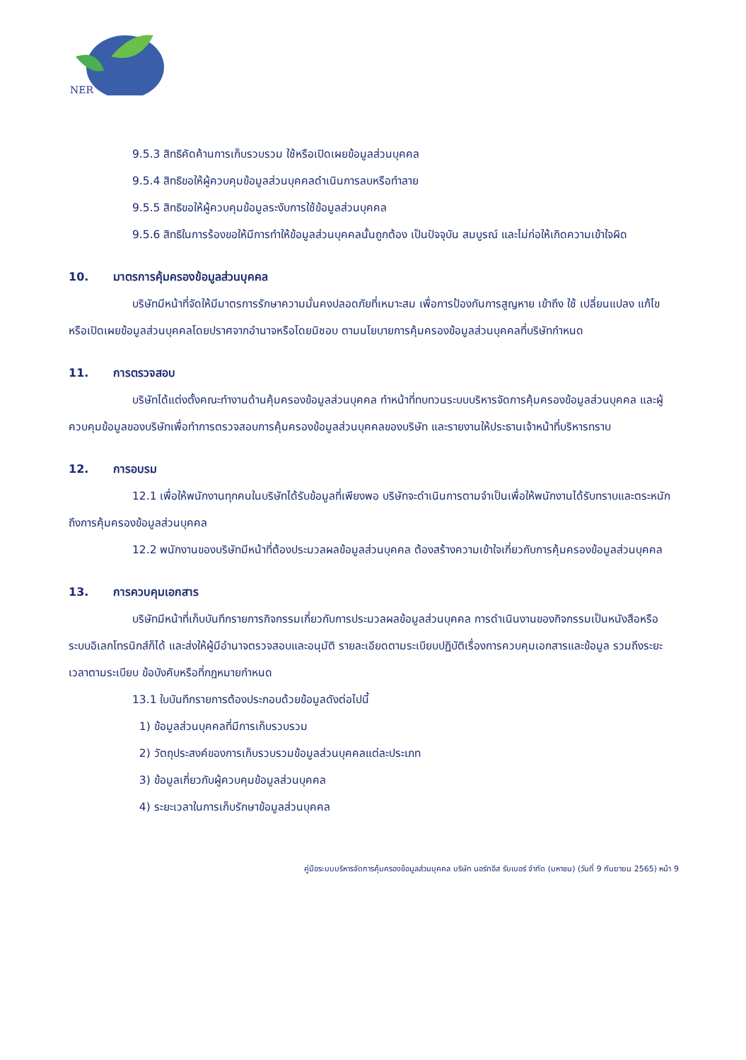NER
9.5.3 สิทธิคัดค้านการเก็บรวบรวม ใช้หรือเปิดเผยข้อมูลส่วนบุคคล
9.5.4 สิทธิขอให้ผู้ควบคุมข้อมูลส่วนบุคคลดำเนินการลบหรือทำลาย
9.5.5 สิทธิขอให้ผู้ควบคุมข้อมูลระงับการใช้ข้อมูลส่วนบุคคล
9.5.6 สิทธิในการร้องขอให้มีการทำให้ข้อมูลส่วนบุคคลนั้นถูกต้อง เป็นปัจจุบัน สมบูรณ์ และไม่ก่อให้เกิดความเข้าใจผิด
10. มาตรการคุ้มครองข้อมูลส่วนบุคคล
บริษัทมีหน้าที่จัดให้มีมาตรการรักษาความมั่นคงปลอดภัยที่เหมาะสม เพื่อการป้องกันการสูญหาย เข้าถึง ใช้ เปลี่ยนแปลง แก้ไข หรือเปิดเผยข้อมูลส่วนบุคคลโดยปราศจากอำนาจหรือโดยมิชอบ ตามนโยบายการคุ้มครองข้อมูลส่วนบุคคลที่บริษัทกำหนด
11. การตรวจสอบ
บริษัทได้แต่งตั้งคณะทำงานด้านคุ้มครองข้อมูลส่วนบุคคล ทำหน้าที่ทบทวนระบบบริหารจัดการคุ้มครองข้อมูลส่วนบุคคล และผู้ควบคุมข้อมูลของบริษัทเพื่อทำการตรวจสอบการคุ้มครองข้อมูลส่วนบุคคลของบริษัท และรายงานให้ประธานเจ้าหน้าที่บริหารทราบ
12. การอบรม
12.1 เพื่อให้พนักงานทุกคนในบริษัทได้รับข้อมูลที่เพียงพอ บริษัทจะดำเนินการตามจำเป็นเพื่อให้พนักงานได้รับทราบและตระหนักถึงการคุ้มครองข้อมูลส่วนบุคคล
12.2 พนักงานของบริษัทมีหน้าที่ต้องประมวลผลข้อมูลส่วนบุคคล ต้องสร้างความเข้าใจเกี่ยวกับการคุ้มครองข้อมูลส่วนบุคคล
13. การควบคุมเอกสาร
บริษัทมีหน้าที่เก็บบันทึกรายการกิจกรรมเกี่ยวกับการประมวลผลข้อมูลส่วนบุคคล การดำเนินงานของกิจกรรมเป็นหนังสือหรือระบบอิเลกโทรนิกส์ก็ได้ และส่งให้ผู้มีอำนาจตรวจสอบและอนุมัติ รายละเอียดตามระเบียบปฏิบัติเรื่องการควบคุมเอกสารและข้อมูล รวมถึงระยะเวลาตามระเบียบ ข้อบังคับหรือที่กฎหมายกำหนด
13.1 ใบบันทึกรายการต้องประกอบด้วยข้อมูลดังต่อไปนี้
1) ข้อมูลส่วนบุคคลที่มีการเก็บรวบรวม
2) วัตถุประสงค์ของการเก็บรวบรวมข้อมูลส่วนบุคคลแต่ละประเภท
3) ข้อมูลเกี่ยวกับผู้ควบคุมข้อมูลส่วนบุคคล
4) ระยะเวลาในการเก็บรักษาข้อมูลส่วนบุคคล
คู่มือระบบบริหารจัดการคุ้มครองข้อมูลส่วนบุคคล บริษัท นอร์ทอีส รับเบอร์ จำกัด (มหาชน) (วันที่ 9 กันยายน 2565) หน้า 9